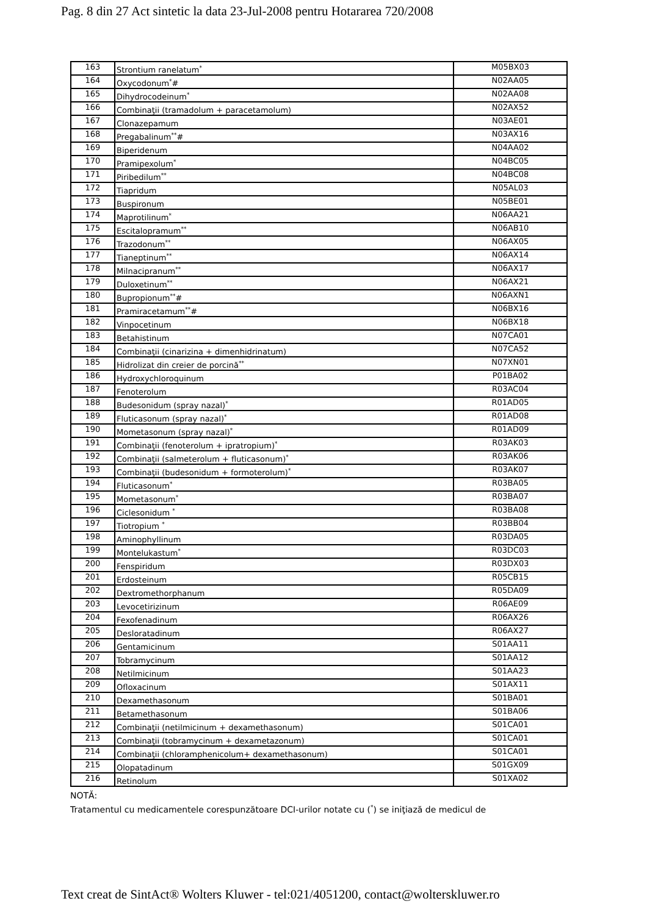Pag. 8 din 27 Act sintetic la data 23-Jul-2008 pentru Hotararea 720/2008
| 163 | Strontium ranelatum<sup>*</sup> | M05BX03 |
| 164 | Oxycodonum<sup>*</sup># | N02AA05 |
| 165 | Dihydrocodeinum<sup>*</sup> | N02AA08 |
| 166 | Combinaţii (tramadolum + paracetamolum) | N02AX52 |
| 167 | Clonazepamum | N03AE01 |
| 168 | Pregabalinum<sup>**</sup># | N03AX16 |
| 169 | Biperidenum | N04AA02 |
| 170 | Pramipexolum<sup>*</sup> | N04BC05 |
| 171 | Piribedilum<sup>**</sup> | N04BC08 |
| 172 | Tiapridum | N05AL03 |
| 173 | Buspironum | N05BE01 |
| 174 | Maprotilinum<sup>*</sup> | N06AA21 |
| 175 | Escitalopramum<sup>**</sup> | N06AB10 |
| 176 | Trazodonum<sup>**</sup> | N06AX05 |
| 177 | Tianeptinum<sup>**</sup> | N06AX14 |
| 178 | Milnacipranum<sup>**</sup> | N06AX17 |
| 179 | Duloxetinum<sup>**</sup> | N06AX21 |
| 180 | Bupropionum<sup>**</sup># | N06AXN1 |
| 181 | Pramiracetamum<sup>**</sup># | N06BX16 |
| 182 | Vinpocetinum | N06BX18 |
| 183 | Betahistinum | N07CA01 |
| 184 | Combinaţii (cinarizina + dimenhidrinatum) | N07CA52 |
| 185 | Hidrolizat din creier de porcină<sup>**</sup> | N07XN01 |
| 186 | Hydroxychloroquinum | P01BA02 |
| 187 | Fenoterolum | R03AC04 |
| 188 | Budesonidum (spray nazal)<sup>*</sup> | R01AD05 |
| 189 | Fluticasonum (spray nazal)<sup>*</sup> | R01AD08 |
| 190 | Mometasonum (spray nazal)<sup>*</sup> | R01AD09 |
| 191 | Combinaţii (fenoterolum + ipratropium)<sup>*</sup> | R03AK03 |
| 192 | Combinaţii (salmeterolum + fluticasonum)<sup>*</sup> | R03AK06 |
| 193 | Combinaţii (budesonidum + formoterolum)<sup>*</sup> | R03AK07 |
| 194 | Fluticasonum<sup>*</sup> | R03BA05 |
| 195 | Mometasonum<sup>*</sup> | R03BA07 |
| 196 | Ciclesonidum <sup>*</sup> | R03BA08 |
| 197 | Tiotropium <sup>*</sup> | R03BB04 |
| 198 | Aminophyllinum | R03DA05 |
| 199 | Montelukastum<sup>*</sup> | R03DC03 |
| 200 | Fenspiridum | R03DX03 |
| 201 | Erdosteinum | R05CB15 |
| 202 | Dextromethorphanum | R05DA09 |
| 203 | Levocetirizinum | R06AE09 |
| 204 | Fexofenadinum | R06AX26 |
| 205 | Desloratadinum | R06AX27 |
| 206 | Gentamicinum | S01AA11 |
| 207 | Tobramycinum | S01AA12 |
| 208 | Netilmicinum | S01AA23 |
| 209 | Ofloxacinum | S01AX11 |
| 210 | Dexamethasonum | S01BA01 |
| 211 | Betamethasonum | S01BA06 |
| 212 | Combinaţii (netilmicinum + dexamethasonum) | S01CA01 |
| 213 | Combinaţii (tobramycinum + dexametazonum) | S01CA01 |
| 214 | Combinaţii (chloramphenicolum+ dexamethasonum) | S01CA01 |
| 215 | Olopatadinum | S01GX09 |
| 216 | Retinolum | S01XA02 |
NOTĂ:
Tratamentul cu medicamentele corespunzătoare DCI-urilor notate cu (<sup>*</sup>) se iniţiază de medicul de
Text creat de SintAct® Wolters Kluwer - tel:021/4051200, contact@wolterskluwer.ro